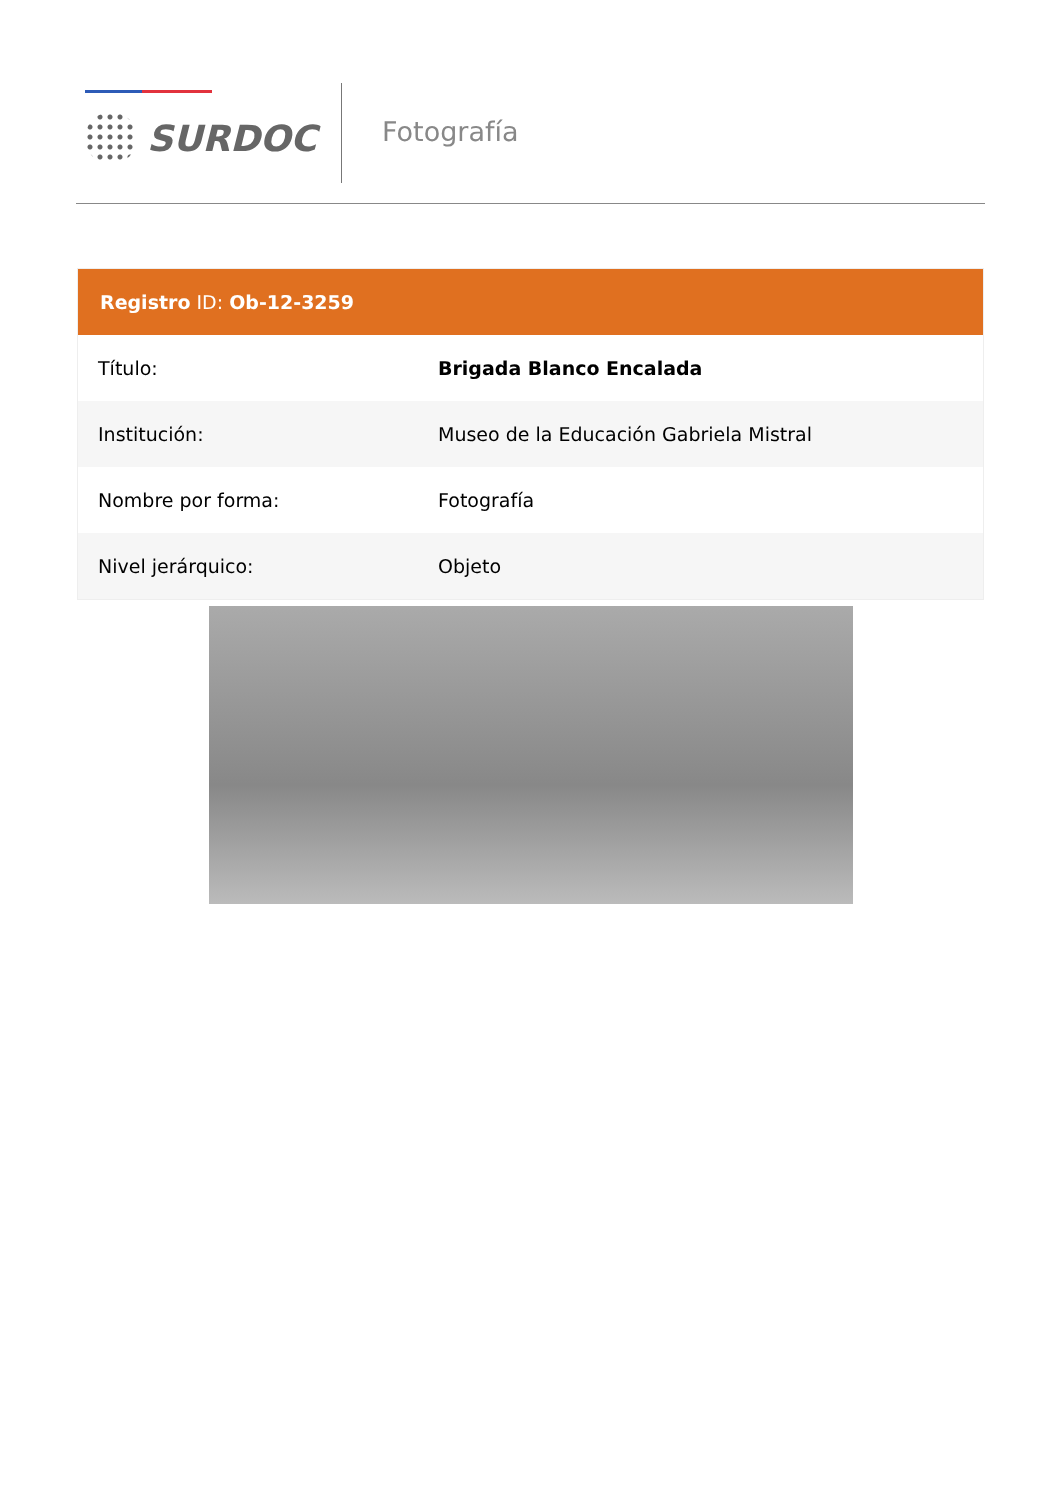SURDOC Fotografía
Registro ID: Ob-12-3259
| Título: | Brigada Blanco Encalada |
| Institución: | Museo de la Educación Gabriela Mistral |
| Nombre por forma: | Fotografía |
| Nivel jerárquico: | Objeto |